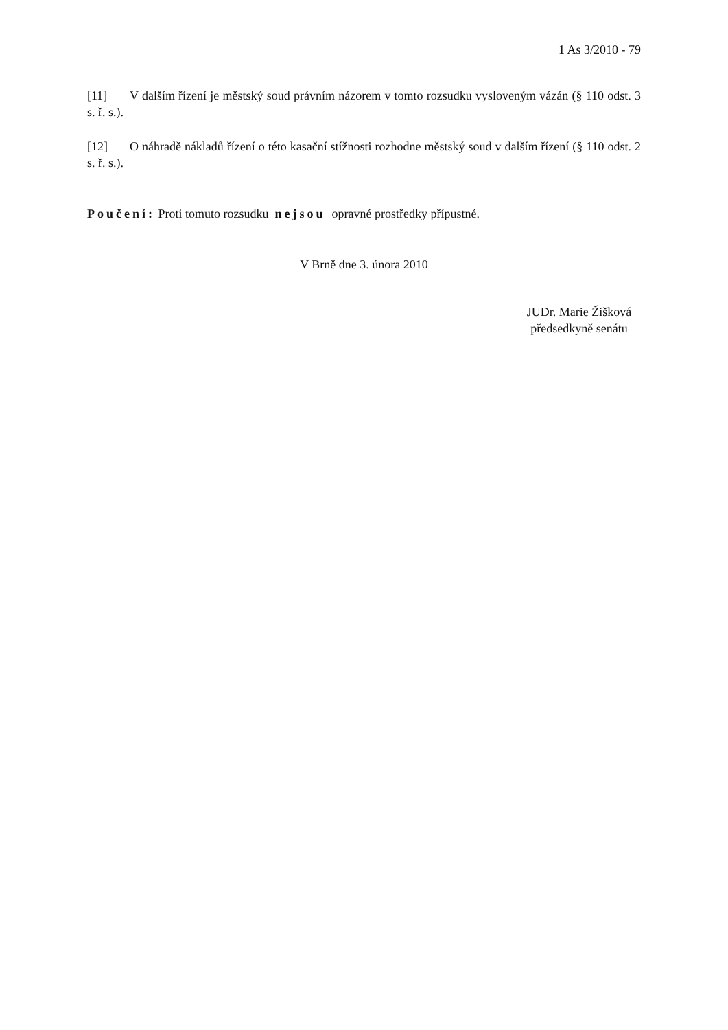1 As 3/2010 - 79
[11] V dalším řízení je městský soud právním názorem v tomto rozsudku vysloveným vázán (§ 110 odst. 3 s. ř. s.).
[12] O náhradě nákladů řízení o této kasační stížnosti rozhodne městský soud v dalším řízení (§ 110 odst. 2 s. ř. s.).
Poučení: Proti tomuto rozsudku nejsou opravné prostředky přípustné.
V Brně dne 3. února 2010
JUDr. Marie Žišková
předsedkyně senátu